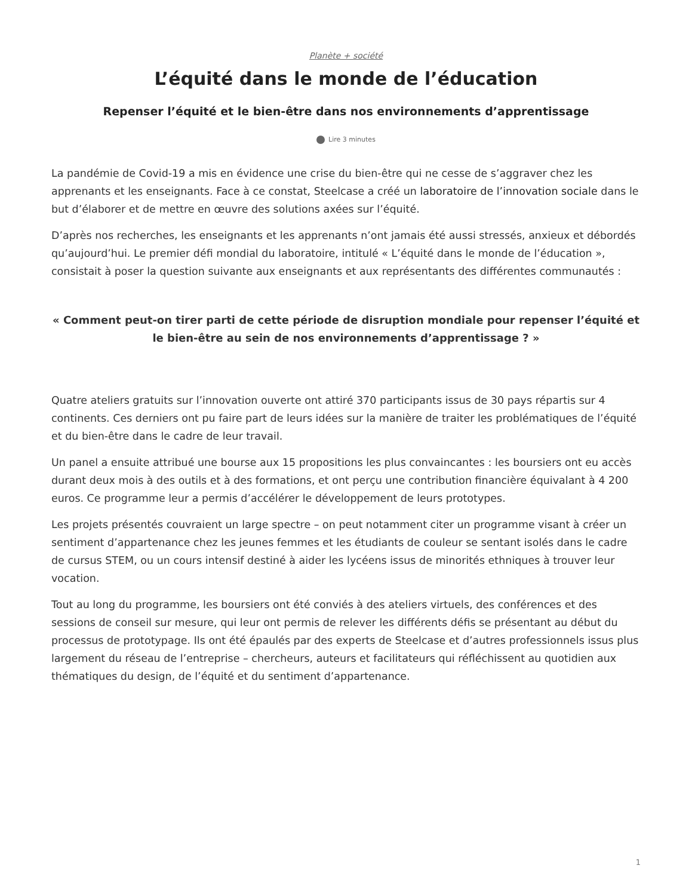Planète + société
L’équité dans le monde de l’éducation
Repenser l’équité et le bien-être dans nos environnements d’apprentissage
Lire 3 minutes
La pandémie de Covid-19 a mis en évidence une crise du bien-être qui ne cesse de s’aggraver chez les apprenants et les enseignants. Face à ce constat, Steelcase a créé un laboratoire de l’innovation sociale dans le but d’élaborer et de mettre en œuvre des solutions axées sur l’équité.
D’après nos recherches, les enseignants et les apprenants n’ont jamais été aussi stressés, anxieux et débordés qu’aujourd’hui. Le premier défi mondial du laboratoire, intitulé « L’équité dans le monde de l’éducation », consistait à poser la question suivante aux enseignants et aux représentants des différentes communautés :
« Comment peut-on tirer parti de cette période de disruption mondiale pour repenser l’équité et le bien-être au sein de nos environnements d’apprentissage ? »
Quatre ateliers gratuits sur l’innovation ouverte ont attiré 370 participants issus de 30 pays répartis sur 4 continents. Ces derniers ont pu faire part de leurs idées sur la manière de traiter les problématiques de l’équité et du bien-être dans le cadre de leur travail.
Un panel a ensuite attribué une bourse aux 15 propositions les plus convaincantes : les boursiers ont eu accès durant deux mois à des outils et à des formations, et ont perçu une contribution financière équivalant à 4 200 euros. Ce programme leur a permis d’accélérer le développement de leurs prototypes.
Les projets présentés couvraient un large spectre – on peut notamment citer un programme visant à créer un sentiment d’appartenance chez les jeunes femmes et les étudiants de couleur se sentant isolés dans le cadre de cursus STEM, ou un cours intensif destiné à aider les lycéens issus de minorités ethniques à trouver leur vocation.
Tout au long du programme, les boursiers ont été conviés à des ateliers virtuels, des conférences et des sessions de conseil sur mesure, qui leur ont permis de relever les différents défis se présentant au début du processus de prototypage. Ils ont été épaulés par des experts de Steelcase et d’autres professionnels issus plus largement du réseau de l’entreprise – chercheurs, auteurs et facilitateurs qui réfléchissent au quotidien aux thématiques du design, de l’équité et du sentiment d’appartenance.
1